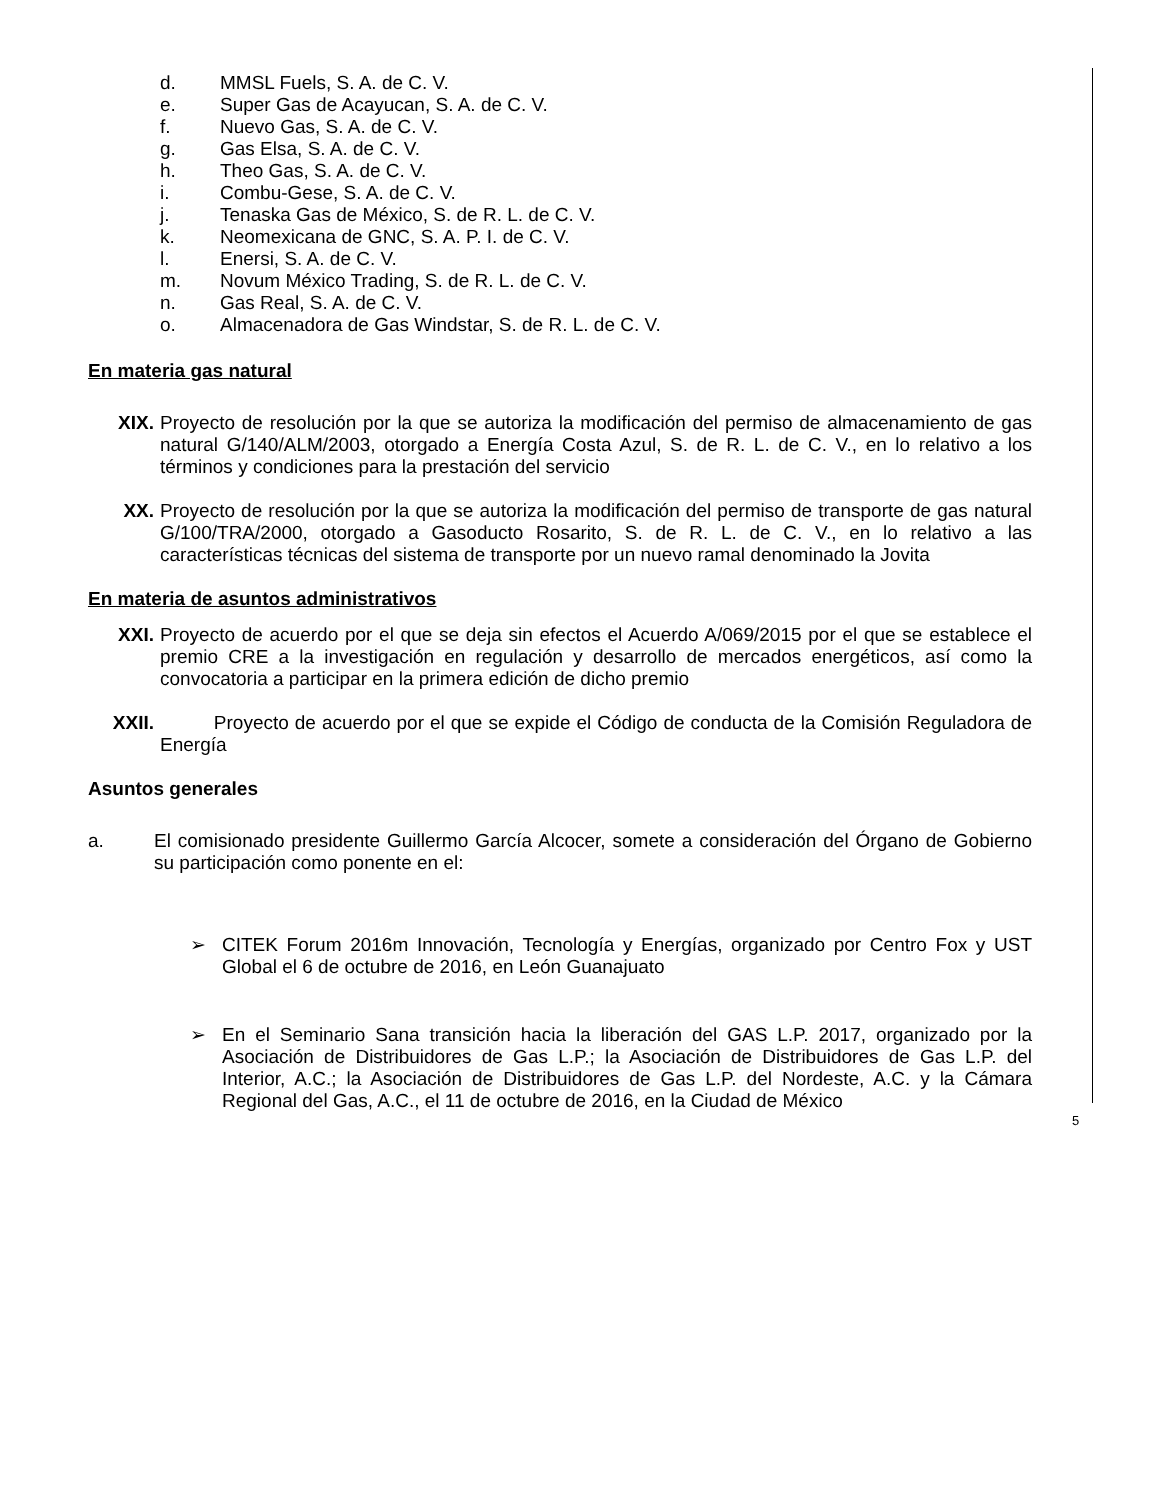d. MMSL Fuels, S. A. de C. V.
e. Super Gas de Acayucan, S. A. de C. V.
f. Nuevo Gas, S. A. de C. V.
g. Gas Elsa, S. A. de C. V.
h. Theo Gas, S. A. de C. V.
i. Combu-Gese, S. A. de C. V.
j. Tenaska Gas de México, S. de R. L. de C. V.
k. Neomexicana de GNC, S. A. P. I. de C. V.
l. Enersi, S. A. de C. V.
m. Novum México Trading, S. de R. L. de C. V.
n. Gas Real, S. A. de C. V.
o. Almacenadora de Gas Windstar, S. de R. L. de C. V.
En materia gas natural
XIX. Proyecto de resolución por la que se autoriza la modificación del permiso de almacenamiento de gas natural G/140/ALM/2003, otorgado a Energía Costa Azul, S. de R. L. de C. V., en lo relativo a los términos y condiciones para la prestación del servicio
XX. Proyecto de resolución por la que se autoriza la modificación del permiso de transporte de gas natural G/100/TRA/2000, otorgado a Gasoducto Rosarito, S. de R. L. de C. V., en lo relativo a las características técnicas del sistema de transporte por un nuevo ramal denominado la Jovita
En materia de asuntos administrativos
XXI. Proyecto de acuerdo por el que se deja sin efectos el Acuerdo A/069/2015 por el que se establece el premio CRE a la investigación en regulación y desarrollo de mercados energéticos, así como la convocatoria a participar en la primera edición de dicho premio
XXII. Proyecto de acuerdo por el que se expide el Código de conducta de la Comisión Reguladora de Energía
Asuntos generales
a. El comisionado presidente Guillermo García Alcocer, somete a consideración del Órgano de Gobierno su participación como ponente en el:
➢ CITEK Forum 2016m Innovación, Tecnología y Energías, organizado por Centro Fox y UST Global el 6 de octubre de 2016, en León Guanajuato
➢ En el Seminario Sana transición hacia la liberación del GAS L.P. 2017, organizado por la Asociación de Distribuidores de Gas L.P.; la Asociación de Distribuidores de Gas L.P. del Interior, A.C.; la Asociación de Distribuidores de Gas L.P. del Nordeste, A.C. y la Cámara Regional del Gas, A.C., el 11 de octubre de 2016, en la Ciudad de México
5